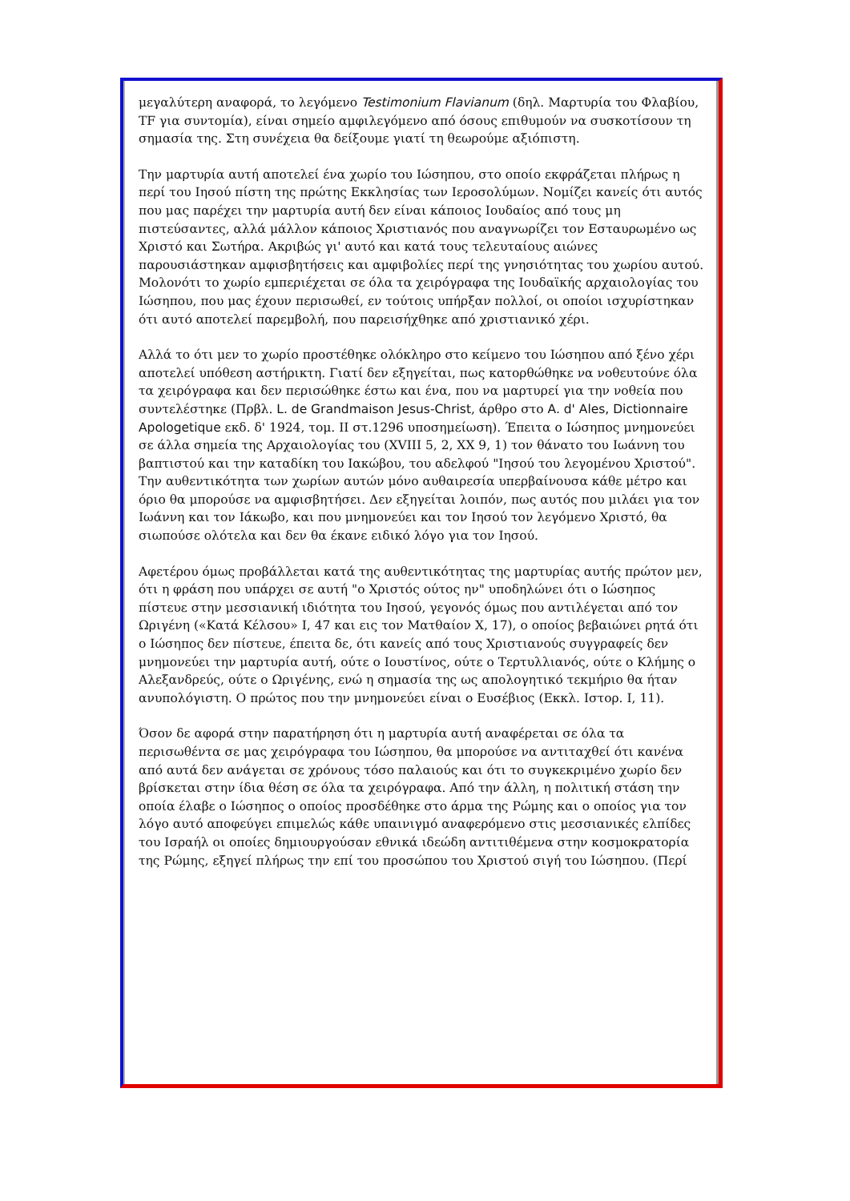μεγαλύτερη αναφορά, το λεγόμενο Testimonium Flavianum (δηλ. Μαρτυρία του Φλαβίου, TF για συντομία), είναι σημείο αμφιλεγόμενο από όσους επιθυμούν να συσκοτίσουν τη σημασία της. Στη συνέχεια θα δείξουμε γιατί τη θεωρούμε αξιόπιστη.
Την μαρτυρία αυτή αποτελεί ένα χωρίο του Ιώσηπου, στο οποίο εκφράζεται πλήρως η περί του Ιησού πίστη της πρώτης Εκκλησίας των Ιεροσολύμων. Νομίζει κανείς ότι αυτός που μας παρέχει την μαρτυρία αυτή δεν είναι κάποιος Ιουδαίος από τους μη πιστεύσαντες, αλλά μάλλον κάποιος Χριστιανός που αναγνωρίζει τον Εσταυρωμένο ως Χριστό και Σωτήρα. Ακριβώς γι' αυτό και κατά τους τελευταίους αιώνες παρουσιάστηκαν αμφισβητήσεις και αμφιβολίες περί της γνησιότητας του χωρίου αυτού. Μολονότι το χωρίο εμπεριέχεται σε όλα τα χειρόγραφα της Ιουδαϊκής αρχαιολογίας του Ιώσηπου, που μας έχουν περισωθεί, εν τούτοις υπήρξαν πολλοί, οι οποίοι ισχυρίστηκαν ότι αυτό αποτελεί παρεμβολή, που παρεισήχθηκε από χριστιανικό χέρι.
Αλλά το ότι μεν το χωρίο προστέθηκε ολόκληρο στο κείμενο του Ιώσηπου από ξένο χέρι αποτελεί υπόθεση αστήρικτη. Γιατί δεν εξηγείται, πως κατορθώθηκε να νοθευτούνε όλα τα χειρόγραφα και δεν περισώθηκε έστω και ένα, που να μαρτυρεί για την νοθεία που συντελέστηκε (Πρβλ. L. de Grandmaison Jesus-Christ, άρθρο στο A. d' Ales, Dictionnaire Apologetique εκδ. δ' 1924, τομ. ΙΙ στ.1296 υποσημείωση). Έπειτα ο Ιώσηπος μνημονεύει σε άλλα σημεία της Αρχαιολογίας του (XVIII 5, 2, XX 9, 1) τον θάνατο του Ιωάννη του βαπτιστού και την καταδίκη του Ιακώβου, του αδελφού "Ιησού του λεγομένου Χριστού". Την αυθεντικότητα των χωρίων αυτών μόνο αυθαιρεσία υπερβαίνουσα κάθε μέτρο και όριο θα μπορούσε να αμφισβητήσει. Δεν εξηγείται λοιπόν, πως αυτός που μιλάει για τον Ιωάννη και τον Ιάκωβο, και που μνημονεύει και τον Ιησού τον λεγόμενο Χριστό, θα σιωπούσε ολότελα και δεν θα έκανε ειδικό λόγο για τον Ιησού.
Αφετέρου όμως προβάλλεται κατά της αυθεντικότητας της μαρτυρίας αυτής πρώτον μεν, ότι η φράση που υπάρχει σε αυτή "ο Χριστός ούτος ην" υποδηλώνει ότι ο Ιώσηπος πίστευε στην μεσσιανική ιδιότητα του Ιησού, γεγονός όμως που αντιλέγεται από τον Ωριγένη («Κατά Κέλσου» Ι, 47 και εις τον Ματθαίον Χ, 17), ο οποίος βεβαιώνει ρητά ότι ο Ιώσηπος δεν πίστευε, έπειτα δε, ότι κανείς από τους Χριστιανούς συγγραφείς δεν μνημονεύει την μαρτυρία αυτή, ούτε ο Ιουστίνος, ούτε ο Τερτυλλιανός, ούτε ο Κλήμης ο Αλεξανδρεύς, ούτε ο Ωριγένης, ενώ η σημασία της ως απολογητικό τεκμήριο θα ήταν ανυπολόγιστη. Ο πρώτος που την μνημονεύει είναι ο Ευσέβιος (Εκκλ. Ιστορ. Ι, 11).
Όσον δε αφορά στην παρατήρηση ότι η μαρτυρία αυτή αναφέρεται σε όλα τα περισωθέντα σε μας χειρόγραφα του Ιώσηπου, θα μπορούσε να αντιταχθεί ότι κανένα από αυτά δεν ανάγεται σε χρόνους τόσο παλαιούς και ότι το συγκεκριμένο χωρίο δεν βρίσκεται στην ίδια θέση σε όλα τα χειρόγραφα. Από την άλλη, η πολιτική στάση την οποία έλαβε ο Ιώσηπος ο οποίος προσδέθηκε στο άρμα της Ρώμης και ο οποίος για τον λόγο αυτό αποφεύγει επιμελώς κάθε υπαινιγμό αναφερόμενο στις μεσσιανικές ελπίδες του Ισραήλ οι οποίες δημιουργούσαν εθνικά ιδεώδη αντιτιθέμενα στην κοσμοκρατορία της Ρώμης, εξηγεί πλήρως την επί του προσώπου του Χριστού σιγή του Ιώσηπου. (Περί